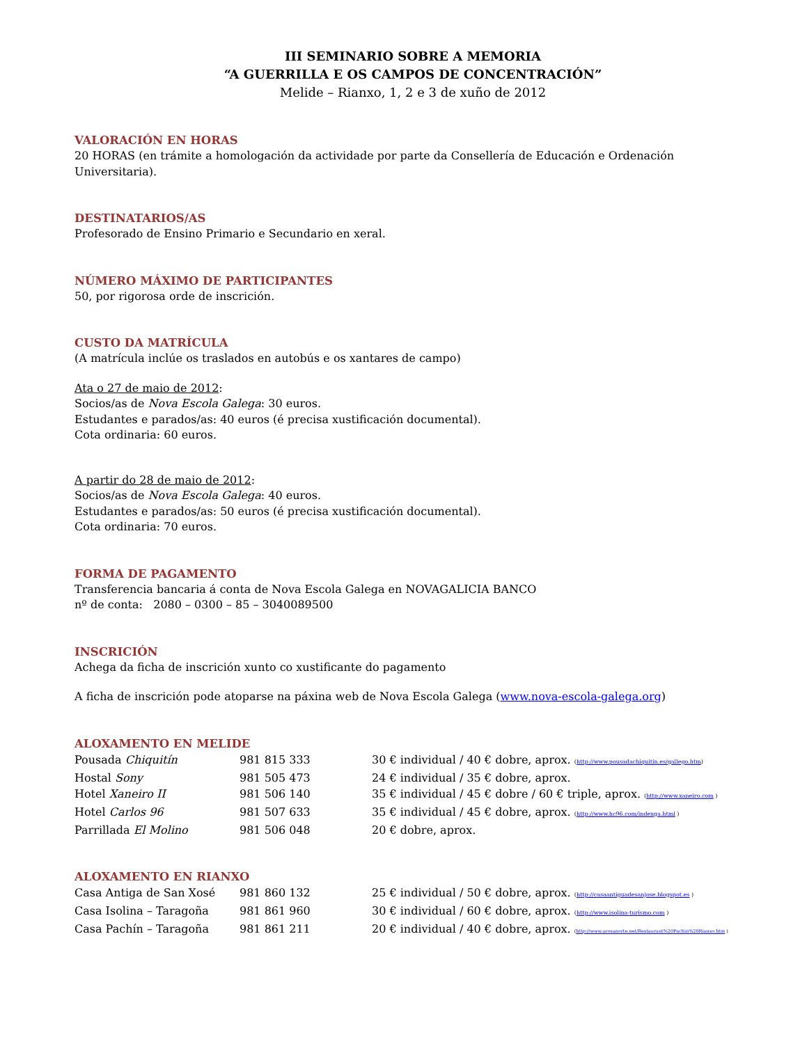III SEMINARIO SOBRE A MEMORIA
“A GUERRILLA E OS CAMPOS DE CONCENTRACIÓN”
Melide – Rianxo, 1, 2 e 3 de xuño de 2012
VALORACIÓN EN HORAS
20 HORAS (en trámite a homologación da actividade por parte da Consellería de Educación e Ordenación Universitaria).
DESTINATARIOS/AS
Profesorado de Ensino Primario e Secundario en xeral.
NÚMERO MÁXIMO DE PARTICIPANTES
50, por rigorosa orde de inscrición.
CUSTO DA MATRÍCULA
(A matrícula inclúe os traslados en autobús e os xantares de campo)
Ata o 27 de maio de 2012:
Socios/as de Nova Escola Galega: 30 euros.
Estudantes e parados/as: 40 euros (é precisa xustificación documental).
Cota ordinaria: 60 euros.
A partir do 28 de maio de 2012:
Socios/as de Nova Escola Galega: 40 euros.
Estudantes e parados/as: 50 euros (é precisa xustificación documental).
Cota ordinaria: 70 euros.
FORMA DE PAGAMENTO
Transferencia bancaria á conta de Nova Escola Galega en NOVAGALICIA BANCO
nº de conta: 2080 – 0300 – 85 – 3040089500
INSCRICIÓN
Achega da ficha de inscrición xunto co xustificante do pagamento
A ficha de inscrición pode atoparse na páxina web de Nova Escola Galega (www.nova-escola-galega.org)
ALOXAMENTO EN MELIDE
| Pousada Chiquitín | 981 815 333 | 30 € individual / 40 € dobre, aprox. ( http://www.pousadachiquitin.es/gallego.htm ) |
| Hostal Sony | 981 505 473 | 24 € individual / 35 € dobre, aprox. |
| Hotel Xaneiro II | 981 506 140 | 35 € individual / 45 € dobre / 60 € triple, aprox. ( http://www.xaneiro.com ) |
| Hotel Carlos 96 | 981 507 633 | 35 € individual / 45 € dobre, aprox. ( http://www.hc96.com/indexga.html ) |
| Parrillada El Molino | 981 506 048 | 20 € dobre, aprox. |
ALOXAMENTO EN RIANXO
| Casa Antiga de San Xosé | 981 860 132 | 25 € individual / 50 € dobre, aprox. ( http://casaantiguadesanjose.blogspot.es ) |
| Casa Isolina – Taragoña | 981 861 960 | 30 € individual / 60 € dobre, aprox. ( http://www.isolina-turismo.com ) |
| Casa Pachín – Taragoña | 981 861 211 | 20 € individual / 40 € dobre, aprox. ( http://www.arosanorte.net/Restaurant%20Pachin%20Rianxo.htm ) |